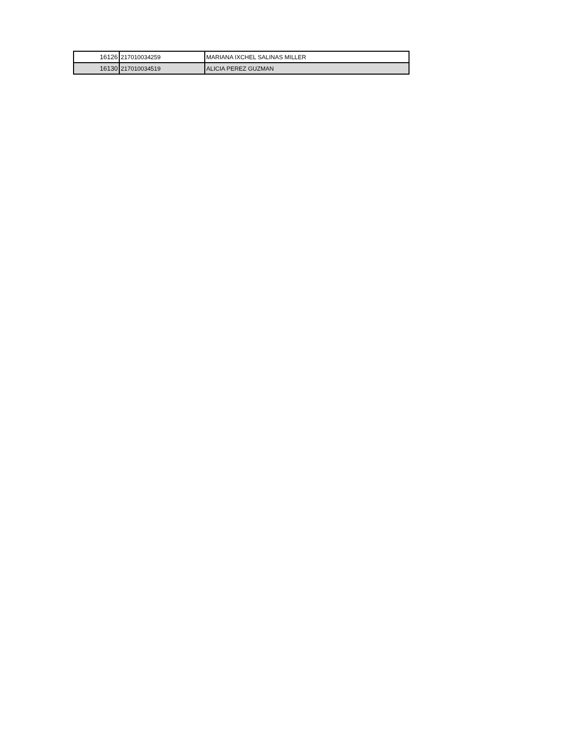| 16126 | 217010034259 | MARIANA IXCHEL SALINAS MILLER |
| 16130 | 217010034519 | ALICIA PEREZ GUZMAN |